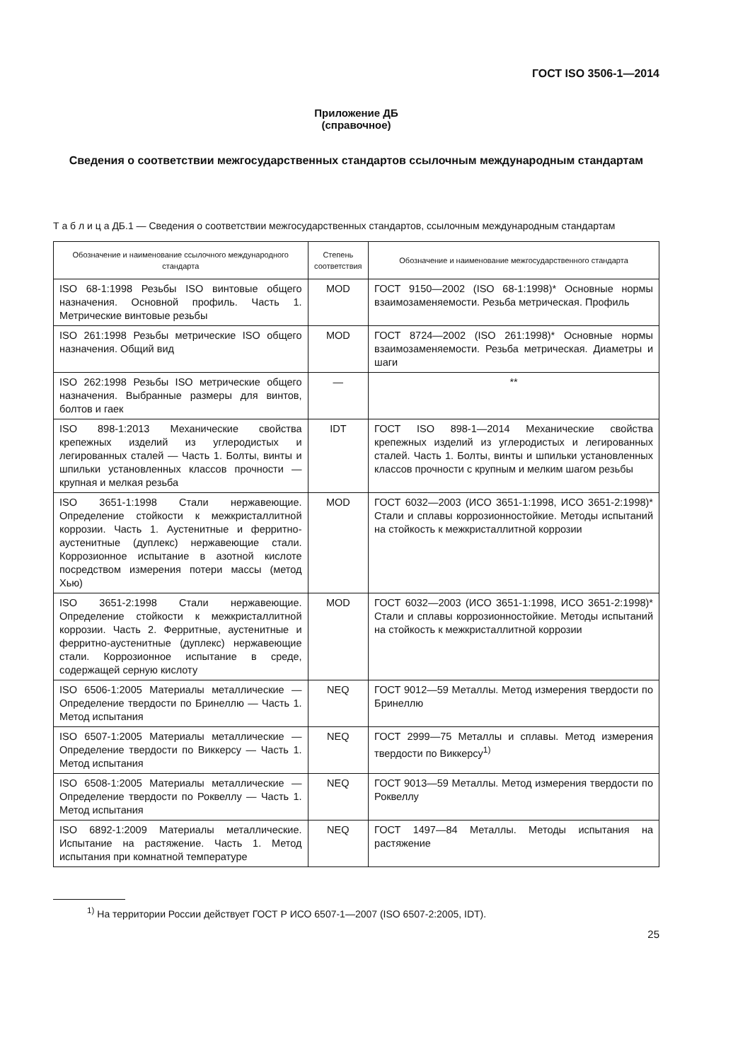ГОСТ ISO 3506-1—2014
Приложение ДБ
(справочное)
Сведения о соответствии межгосударственных стандартов ссылочным международным стандартам
Т а б л и ц а ДБ.1 — Сведения о соответствии межгосударственных стандартов, ссылочным международным стандартам
| Обозначение и наименование ссылочного международного стандарта | Степень соответствия | Обозначение и наименование межгосударственного стандарта |
| --- | --- | --- |
| ISO 68-1:1998 Резьбы ISO винтовые общего назначения. Основной профиль. Часть 1. Метрические винтовые резьбы | MOD | ГОСТ 9150—2002 (ISO 68-1:1998)* Основные нормы взаимозаменяемости. Резьба метрическая. Профиль |
| ISO 261:1998 Резьбы метрические ISO общего назначения. Общий вид | MOD | ГОСТ 8724—2002 (ISO 261:1998)* Основные нормы взаимозаменяемости. Резьба метрическая. Диаметры и шаги |
| ISO 262:1998 Резьбы ISO метрические общего назначения. Выбранные размеры для винтов, болтов и гаек | — | ** |
| ISO 898-1:2013 Механические свойства крепежных изделий из углеродистых и легированных сталей — Часть 1. Болты, винты и шпильки установленных классов прочности — крупная и мелкая резьба | IDT | ГОСТ ISO 898-1—2014 Механические свойства крепежных изделий из углеродистых и легированных сталей. Часть 1. Болты, винты и шпильки установленных классов прочности с крупным и мелким шагом резьбы |
| ISO 3651-1:1998 Стали нержавеющие. Определение стойкости к межкристаллитной коррозии. Часть 1. Аустенитные и ферритно-аустенитные (дуплекс) нержавеющие стали. Коррозионное испытание в азотной кислоте посредством измерения потери массы (метод Хью) | MOD | ГОСТ 6032—2003 (ИСО 3651-1:1998, ИСО 3651-2:1998)* Стали и сплавы коррозионностойкие. Методы испытаний на стойкость к межкристаллитной коррозии |
| ISO 3651-2:1998 Стали нержавеющие. Определение стойкости к межкристаллитной коррозии. Часть 2. Ферритные, аустенитные и ферритно-аустенитные (дуплекс) нержавеющие стали. Коррозионное испытание в среде, содержащей серную кислоту | MOD | ГОСТ 6032—2003 (ИСО 3651-1:1998, ИСО 3651-2:1998)* Стали и сплавы коррозионностойкие. Методы испытаний на стойкость к межкристаллитной коррозии |
| ISO 6506-1:2005 Материалы металлические — Определение твердости по Бринеллю — Часть 1. Метод испытания | NEQ | ГОСТ 9012—59 Металлы. Метод измерения твердости по Бринеллю |
| ISO 6507-1:2005 Материалы металлические — Определение твердости по Виккерсу — Часть 1. Метод испытания | NEQ | ГОСТ 2999—75 Металлы и сплавы. Метод измерения твердости по Виккерсу<sup>1)</sup> |
| ISO 6508-1:2005 Материалы металлические — Определение твердости по Роквеллу — Часть 1. Метод испытания | NEQ | ГОСТ 9013—59 Металлы. Метод измерения твердости по Роквеллу |
| ISO 6892-1:2009 Материалы металлические. Испытание на растяжение. Часть 1. Метод испытания при комнатной температуре | NEQ | ГОСТ 1497—84 Металлы. Методы испытания на растяжение |
<sup>1)</sup> На территории России действует ГОСТ Р ИСО 6507-1—2007 (ISO 6507-2:2005, IDT).
25